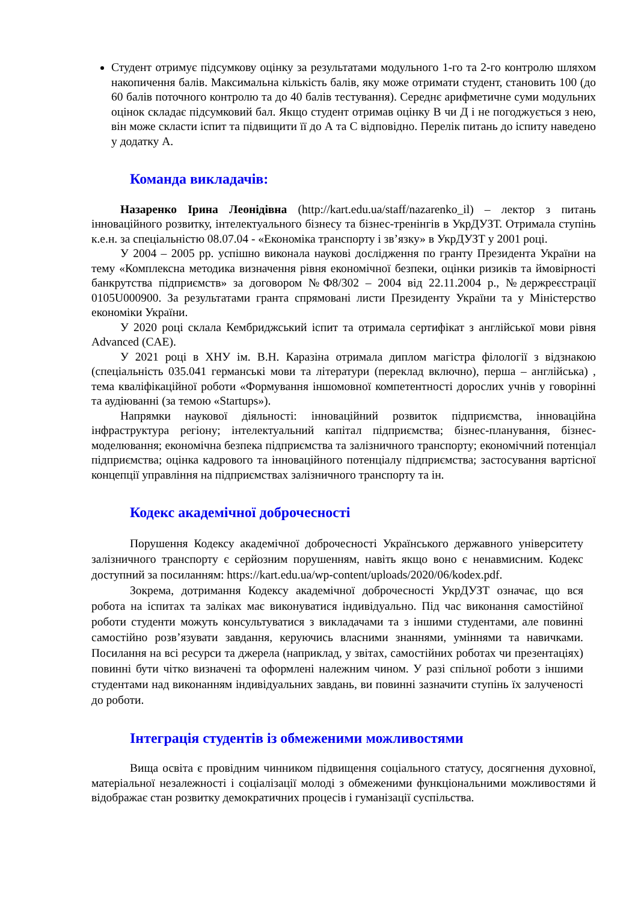Студент отримує підсумкову оцінку за результатами модульного 1-го та 2-го контролю шляхом накопичення балів. Максимальна кількість балів, яку може отримати студент, становить 100 (до 60 балів поточного контролю та до 40 балів тестування). Середнє арифметичне суми модульних оцінок складає підсумковий бал. Якщо студент отримав оцінку В чи Д і не погоджується з нею, він може скласти іспит та підвищити її до А та С відповідно. Перелік питань до іспиту наведено у додатку А.
Команда викладачів:
Назаренко Ірина Леонідівна (http://kart.edu.ua/staff/nazarenko_il) – лектор з питань інноваційного розвитку, інтелектуального бізнесу та бізнес-тренінгів в УкрДУЗТ. Отримала ступінь к.е.н. за спеціальністю 08.07.04 - «Економіка транспорту і зв’язку» в УкрДУЗТ у 2001 році.
У 2004 – 2005 рр. успішно виконала наукові дослідження по гранту Президента України на тему «Комплексна методика визначення рівня економічної безпеки, оцінки ризиків та ймовірності банкрутства підприємств» за договором №Ф8/302 – 2004 від 22.11.2004 р., №держреєстрації 0105U000900. За результатами гранта спрямовані листи Президенту України та у Міністерство економіки України.
У 2020 році склала Кембриджський іспит та отримала сертифікат з англійської мови рівня Advanced (CAE).
У 2021 році в ХНУ ім. В.Н. Каразіна отримала диплом магістра філології з відзнакою (спеціальність 035.041 германські мови та літератури (переклад включно), перша – англійська) , тема кваліфікаційної роботи «Формування іншомовної компетентності дорослих учнів у говорінні та аудіюванні (за темою «Startups»).
Напрямки наукової діяльності: інноваційний розвиток підприємства, інноваційна інфраструктура регіону; інтелектуальний капітал підприємства; бізнес-планування, бізнес-моделювання; економічна безпека підприємства та залізничного транспорту; економічний потенціал підприємства; оцінка кадрового та інноваційного потенціалу підприємства; застосування вартісної концепції управління на підприємствах залізничного транспорту та ін.
Кодекс академічної доброчесності
Порушення Кодексу академічної доброчесності Українського державного університету залізничного транспорту є серйозним порушенням, навіть якщо воно є ненавмисним. Кодекс доступний за посиланням: https://kart.edu.ua/wp-content/uploads/2020/06/kodex.pdf.
Зокрема, дотримання Кодексу академічної доброчесності УкрДУЗТ означає, що вся робота на іспитах та заліках має виконуватися індивідуально. Під час виконання самостійної роботи студенти можуть консультуватися з викладачами та з іншими студентами, але повинні самостійно розв’язувати завдання, керуючись власними знаннями, уміннями та навичками. Посилання на всі ресурси та джерела (наприклад, у звітах, самостійних роботах чи презентаціях) повинні бути чітко визначені та оформлені належним чином. У разі спільної роботи з іншими студентами над виконанням індивідуальних завдань, ви повинні зазначити ступінь їх залученості до роботи.
Інтеграція студентів із обмеженими можливостями
Вища освіта є провідним чинником підвищення соціального статусу, досягнення духовної, матеріальної незалежності і соціалізації молоді з обмеженими функціональними можливостями й відображає стан розвитку демократичних процесів і гуманізації суспільства.